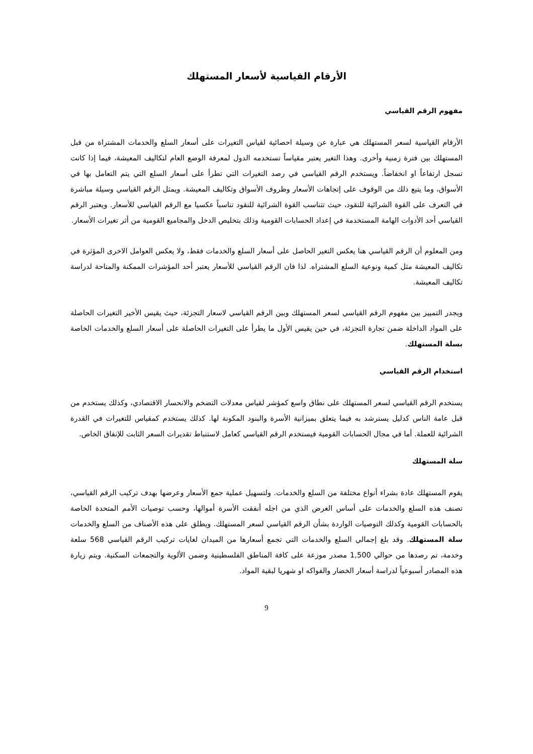الأرقام القياسية لأسعار المستهلك
مفهوم الرقم القياسي
الأرقام القياسية لسعر المستهلك هي عبارة عن وسيلة احصائية لقياس التغيرات على أسعار السلع والخدمات المشتراة من قبل المستهلك بين فترة زمنية وأخرى. وهذا التغير يعتبر مقياساً تستخدمه الدول لمعرفة الوضع العام لتكاليف المعيشة، فيما إذا كانت تسجل ارتفاعاً او انخفاضاً. ويستخدم الرقم القياسي في رصد التغيرات التي تطرأ على أسعار السلع التي يتم التعامل بها في الأسواق، وما يتبع ذلك من الوقوف على إتجاهات الأسعار وظروف الأسواق وتكاليف المعيشة. ويمثل الرقم القياسي وسيلة مباشرة في التعرف على القوة الشرائية للنقود، حيث تتناسب القوة الشرائية للنقود تناسباً عكسيا مع الرقم القياسي للأسعار. ويعتبر الرقم القياسي أحد الأدوات الهامة المستخدمة في إعداد الحسابات القومية وذلك بتخليص الدخل والمجاميع القومية من أثر تغيرات الأسعار.
ومن المعلوم أن الرقم القياسي هنا يعكس التغير الحاصل على أسعار السلع والخدمات فقط، ولا يعكس العوامل الاخرى المؤثرة في تكاليف المعيشة مثل كمية ونوعية السلع المشتراه. لذا فان الرقم القياسي للأسعار يعتبر أحد المؤشرات الممكنة والمتاحة لدراسة تكاليف المعيشة.
ويجدر التمييز بين مفهوم الرقم القياسي لسعر المستهلك وبين الرقم القياسي لاسعار التجزئة، حيث يقيس الأخير التغيرات الحاصلة على المواد الداخلة ضمن تجارة التجزئة، في حين يقيس الأول ما يطرأ على التغيرات الحاصلة على أسعار السلع والخدمات الخاصة بسلة المستهلك.
استخدام الرقم القياسي
يستخدم الرقم القياسي لسعر المستهلك على نطاق واسع كمؤشر لقياس معدلات التضخم والانحسار الاقتصادي، وكذلك يستخدم من قبل عامة الناس كدليل يسترشد به فيما يتعلق بميزانية الأسرة والبنود المكونة لها. كذلك يستخدم كمقياس للتغيرات في القدرة الشرائية للعملة. أما في مجال الحسابات القومية فيستخدم الرقم القياسي كعامل لاستنباط تقديرات السعر الثابت للإنفاق الخاص.
سلة المستهلك
يقوم المستهلك عادة بشراء أنواع مختلفة من السلع والخدمات. ولتسهيل عملية جمع الأسعار وعرضها بهدف تركيب الرقم القياسي، تصنف هذه السلع والخدمات على أساس الغرض الذي من اجله أنفقت الأسرة أموالها، وحسب توصيات الأمم المتحدة الخاصة بالحسابات القومية وكذلك التوصيات الواردة بشأن الرقم القياسي لسعر المستهلك. ويطلق على هذه الأصناف من السلع والخدمات سلة المستهلك. وقد بلغ إجمالي السلع والخدمات التي تجمع أسعارها من الميدان لغايات تركيب الرقم القياسي 568 سلعة وخدمة، تم رصدها من حوالي 1,500 مصدر موزعة على كافة المناطق الفلسطينية وضمن الألوية والتجمعات السكنية. ويتم زيارة هذه المصادر أسبوعياً لدراسة أسعار الخضار والفواكه او شهريا لبقية المواد.
9